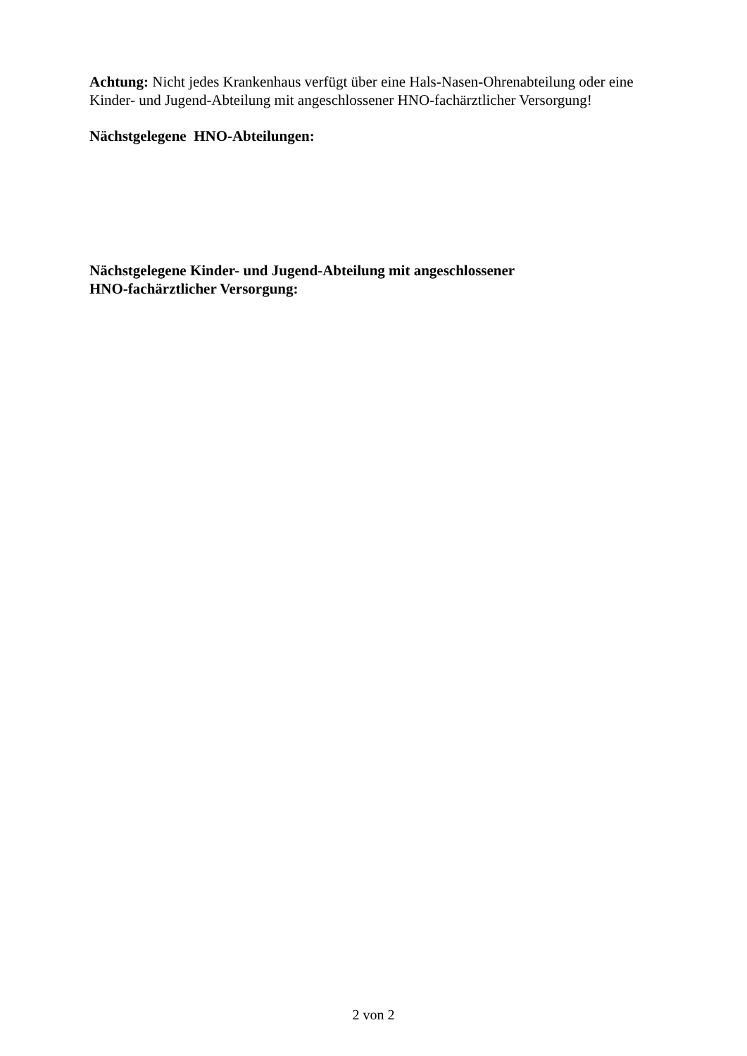Achtung: Nicht jedes Krankenhaus verfügt über eine Hals-Nasen-Ohrenabteilung oder eine Kinder- und Jugend-Abteilung mit angeschlossener HNO-fachärztlicher Versorgung!
Nächstgelegene HNO-Abteilungen:
Nächstgelegene Kinder- und Jugend-Abteilung mit angeschlossener
HNO-fachärztlicher Versorgung:
2 von 2